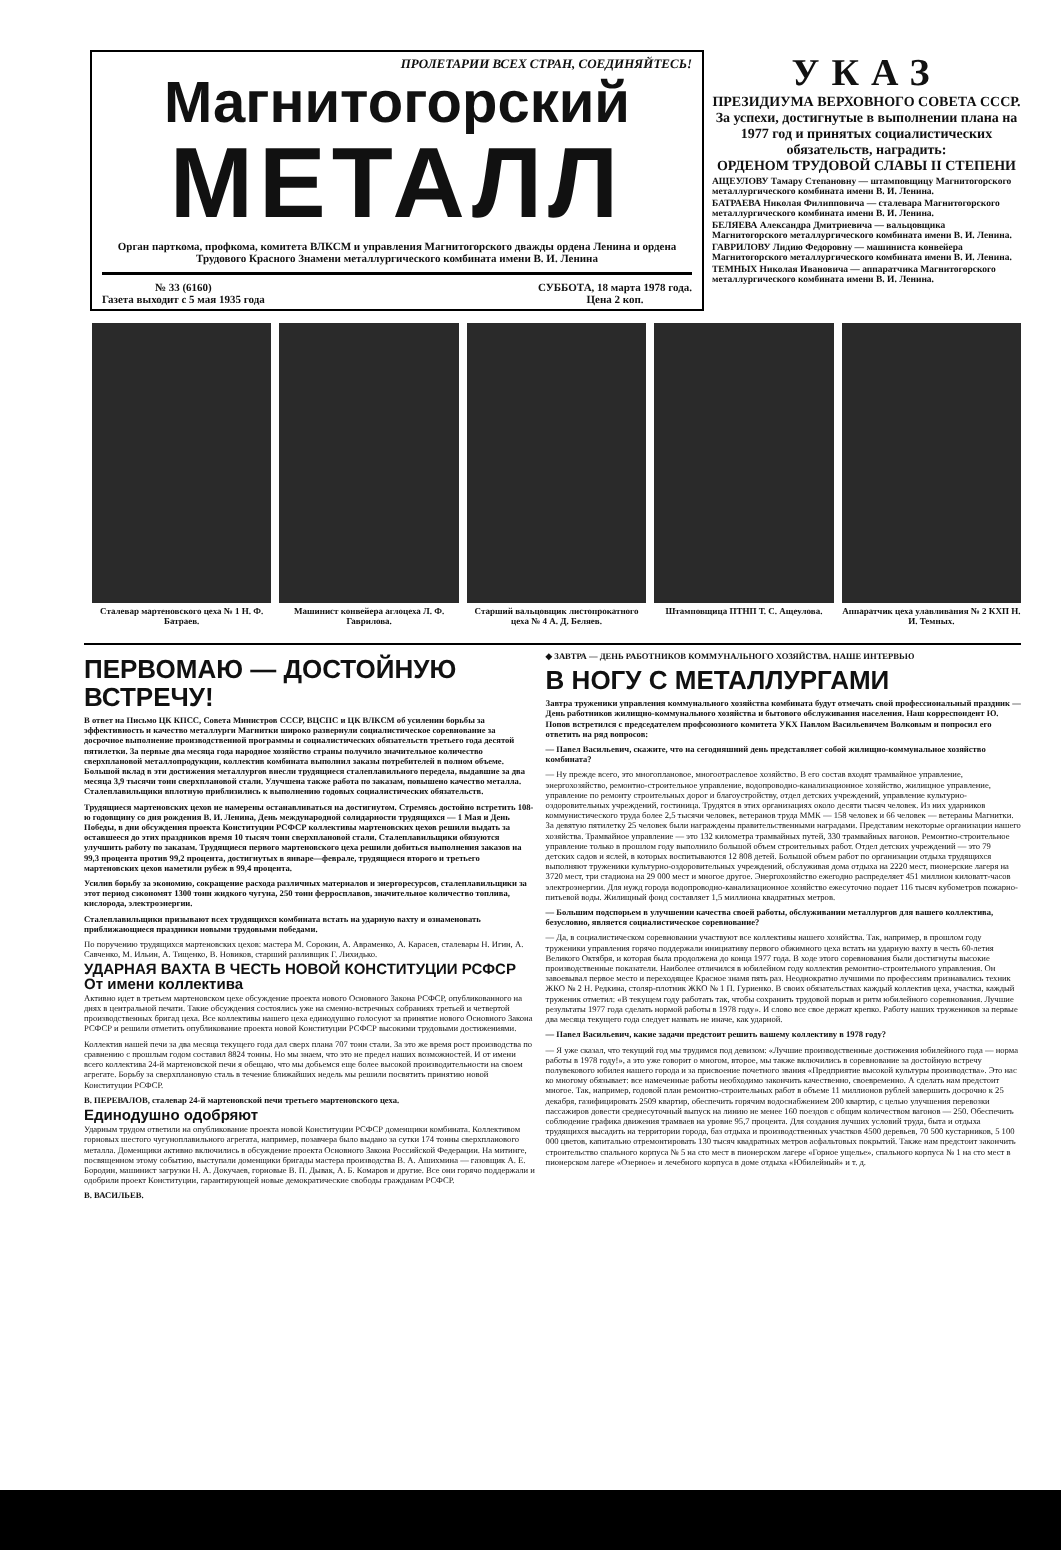ПРОЛЕТАРИИ ВСЕХ СТРАН, СОЕДИНЯЙТЕСЬ!
Магнитогорский
МЕТАЛЛ
Орган парткома, профкома, комитета ВЛКСМ и управления Магнитогорского дважды ордена Ленина и ордена Трудового Красного Знамени металлургического комбината имени В. И. Ленина
№ 33 (6160)
Газета выходит с 5 мая 1935 года СУББОТА, 18 марта 1978 года.
Цена 2 коп.
УКАЗ
ПРЕЗИДИУМА ВЕРХОВНОГО СОВЕТА СССР.
За успехи, достигнутые в выполнении плана на 1977 год и принятых социалистических обязательств, наградить:
ОРДЕНОМ ТРУДОВОЙ СЛАВЫ II СТЕПЕНИ
АЩЕУЛОВУ Тамару Степановну — штамповщицу Магнитогорского металлургического комбината имени В. И. Ленина.
БАТРАЕВА Николая Филипповича — сталевара Магнитогорского металлургического комбината имени В. И. Ленина.
БЕЛЯЕВА Александра Дмитриевича — вальцовщика Магнитогорского металлургического комбината имени В. И. Ленина.
ГАВРИЛОВУ Лидию Федоровну — машиниста конвейера Магнитогорского металлургического комбината имени В. И. Ленина.
ТЕМНЫХ Николая Ивановича — аппаратчика Магнитогорского металлургического комбината имени В. И. Ленина.
Сталевар мартеновского цеха № 1 Н. Ф. Батраев.
Машинист конвейера аглоцеха Л. Ф. Гаврилова.
Старший вальцовщик листопрокатного цеха № 4 А. Д. Беляев.
Штамповщица ПТНП Т. С. Ащеулова.
Аппаратчик цеха улавливания № 2 КХП Н. И. Темных.
ПЕРВОМАЮ — ДОСТОЙНУЮ ВСТРЕЧУ!
В ответ на Письмо ЦК КПСС, Совета Министров СССР, ВЦСПС и ЦК ВЛКСМ об усилении борьбы за эффективность и качество металлурги Магнитки широко развернули социалистическое соревнование за досрочное выполнение производственной программы и социалистических обязательств третьего года десятой пятилетки. За первые два месяца года народное хозяйство страны получило значительное количество сверхплановой металлопродукции, коллектив комбината выполнил заказы потребителей в полном объеме. Большой вклад в эти достижения металлургов внесли трудящиеся сталеплавильного передела, выдавшие за два месяца 3,9 тысячи тонн сверхплановой стали. Улучшена также работа по заказам, повышено качество металла. Сталеплавильщики вплотную приблизились к выполнению годовых социалистических обязательств.
Трудящиеся мартеновских цехов не намерены останавливаться на достигнутом. Стремясь достойно встретить 108-ю годовщину со дня рождения В. И. Ленина, День международной солидарности трудящихся — 1 Мая и День Победы, в дни обсуждения проекта Конституции РСФСР коллективы мартеновских цехов решили выдать за оставшееся до этих праздников время 10 тысяч тонн сверхплановой стали. Сталеплавильщики обязуются улучшить работу по заказам. Трудящиеся первого мартеновского цеха решили добиться выполнения заказов на 99,3 процента против 99,2 процента, достигнутых в январе—феврале, трудящиеся второго и третьего мартеновских цехов наметили рубеж в 99,4 процента.
Усилив борьбу за экономию, сокращение расхода различных материалов и энергоресурсов, сталеплавильщики за этот период сэкономят 1300 тонн жидкого чугуна, 250 тонн ферросплавов, значительное количество топлива, кислорода, электроэнергии.
Сталеплавильщики призывают всех трудящихся комбината встать на ударную вахту и ознаменовать приближающиеся праздники новыми трудовыми победами.
По поручению трудящихся мартеновских цехов: мастера М. Сорокин, А. Авраменко, А. Карасев, сталевары Н. Игин, А. Савченко, М. Ильин, А. Тищенко, В. Новиков, старший разливщик Г. Лихидько.
УДАРНАЯ ВАХТА В ЧЕСТЬ НОВОЙ КОНСТИТУЦИИ РСФСР
От имени коллектива
Активно идет в третьем мартеновском цехе обсуждение проекта нового Основного Закона РСФСР, опубликованного на днях в центральной печати. Такие обсуждения состоялись уже на сменно-встречных собраниях третьей и четвертой производственных бригад цеха. Все коллективы нашего цеха единодушно голосуют за принятие нового Основного Закона РСФСР и решили отметить опубликование проекта новой Конституции РСФСР высокими трудовыми достижениями.
Коллектив нашей печи за два месяца текущего года дал сверх плана 707 тонн стали. За это же время рост производства по сравнению с прошлым годом составил 8824 тонны. Но мы знаем, что это не предел наших возможностей. И от имени всего коллектива 24-й мартеновской печи я обещаю, что мы добьемся еще более высокой производительности на своем агрегате. Борьбу за сверхплановую сталь в течение ближайших недель мы решили посвятить принятию новой Конституции РСФСР.
В. ПЕРЕВАЛОВ, сталевар 24-й мартеновской печи третьего мартеновского цеха.
Единодушно одобряют
Ударным трудом ответили на опубликование проекта новой Конституции РСФСР доменщики комбината. Коллективом горновых шестого чугуноплавильного агрегата, например, позавчера было выдано за сутки 174 тонны сверхпланового металла. Доменщики активно включились в обсуждение проекта Основного Закона Российской Федерации. На митинге, посвященном этому событию, выступали доменщики бригады мастера производства В. А. Ашихмина — газовщик А. Е. Бородин, машинист загрузки Н. А. Докучаев, горновые В. П. Дывак, А. Б. Комаров и другие. Все они горячо поддержали и одобрили проект Конституции, гарантирующей новые демократические свободы гражданам РСФСР.
В. ВАСИЛЬЕВ.
◆ ЗАВТРА — ДЕНЬ РАБОТНИКОВ КОММУНАЛЬНОГО ХОЗЯЙСТВА. НАШЕ ИНТЕРВЬЮ
В НОГУ С МЕТАЛЛУРГАМИ
Завтра труженики управления коммунального хозяйства комбината будут отмечать свой профессиональный праздник — День работников жилищно-коммунального хозяйства и бытового обслуживания населения. Наш корреспондент Ю. Попов встретился с председателем профсоюзного комитета УКХ Павлом Васильевичем Волковым и попросил его ответить на ряд вопросов:
— Павел Васильевич, скажите, что на сегодняшний день представляет собой жилищно-коммунальное хозяйство комбината?
— Ну прежде всего, это многоплановое, многоотраслевое хозяйство. В его состав входят трамвайное управление, энергохозяйство, ремонтно-строительное управление, водопроводно-канализационное хозяйство, жилищное управление, управление по ремонту строительных дорог и благоустройству, отдел детских учреждений, управление культурно-оздоровительных учреждений, гостиница. Трудятся в этих организациях около десяти тысяч человек. Из них ударников коммунистического труда более 2,5 тысячи человек, ветеранов труда ММК — 158 человек и 66 человек — ветераны Магнитки. За девятую пятилетку 25 человек были награждены правительственными наградами. Представим некоторые организации нашего хозяйства. Трамвайное управление — это 132 километра трамвайных путей, 330 трамвайных вагонов. Ремонтно-строительное управление только в прошлом году выполнило большой объем строительных работ. Отдел детских учреждений — это 79 детских садов и яслей, в которых воспитываются 12 808 детей. Большой объем работ по организации отдыха трудящихся выполняют труженики культурно-оздоровительных учреждений, обслуживая дома отдыха на 2220 мест, пионерские лагеря на 3720 мест, три стадиона на 29 000 мест и многое другое. Энергохозяйство ежегодно распределяет 451 миллион киловатт-часов электроэнергии. Для нужд города водопроводно-канализационное хозяйство ежесуточно подает 116 тысяч кубометров пожарно-питьевой воды. Жилищный фонд составляет 1,5 миллиона квадратных метров.
— Большим подспорьем в улучшении качества своей работы, обслуживании металлургов для вашего коллектива, безусловно, является социалистическое соревнование?
— Да, в социалистическом соревновании участвуют все коллективы нашего хозяйства. Так, например, в прошлом году труженики управления горячо поддержали инициативу первого обжимного цеха встать на ударную вахту в честь 60-летия Великого Октября, и которая была продолжена до конца 1977 года. В ходе этого соревнования были достигнуты высокие производственные показатели. Наиболее отличился в юбилейном году коллектив ремонтно-строительного управления. Он завоевывал первое место и переходящее Красное знамя пять раз. Неоднократно лучшими по профессиям признавались техник ЖКО № 2 Н. Редкина, столяр-плотник ЖКО № 1 П. Гуриенко. В своих обязательствах каждый коллектив цеха, участка, каждый труженик отметил: «В текущем году работать так, чтобы сохранить трудовой порыв и ритм юбилейного соревнования. Лучшие результаты 1977 года сделать нормой работы в 1978 году». И слово все свое держат крепко. Работу наших тружеников за первые два месяца текущего года следует назвать не иначе, как ударной.
— Павел Васильевич, какие задачи предстоит решить вашему коллективу в 1978 году?
— Я уже сказал, что текущий год мы трудимся под девизом: «Лучшие производственные достижения юбилейного года — норма работы в 1978 году!», а это уже говорит о многом, второе, мы также включились в соревнование за достойную встречу полувекового юбилея нашего города и за присвоение почетного звания «Предприятие высокой культуры производства». Это нас ко многому обязывает: все намеченные работы необходимо закончить качественно, своевременно. А сделать нам предстоит многое. Так, например, годовой план ремонтно-строительных работ в объеме 11 миллионов рублей завершить досрочно к 25 декабря, газифицировать 2509 квартир, обеспечить горячим водоснабжением 200 квартир, с целью улучшения перевозки пассажиров довести среднесуточный выпуск на линию не менее 160 поездов с общим количеством вагонов — 250. Обеспечить соблюдение графика движения трамваев на уровне 95,7 процента. Для создания лучших условий труда, быта и отдыха трудящихся высадить на территории города, баз отдыха и производственных участков 4500 деревьев, 70 500 кустарников, 5 100 000 цветов, капитально отремонтировать 130 тысяч квадратных метров асфальтовых покрытий. Также нам предстоит закончить строительство спального корпуса № 5 на сто мест в пионерском лагере «Горное ущелье», спального корпуса № 1 на сто мест в пионерском лагере «Озерное» и лечебного корпуса в доме отдыха «Юбилейный» и т. д.